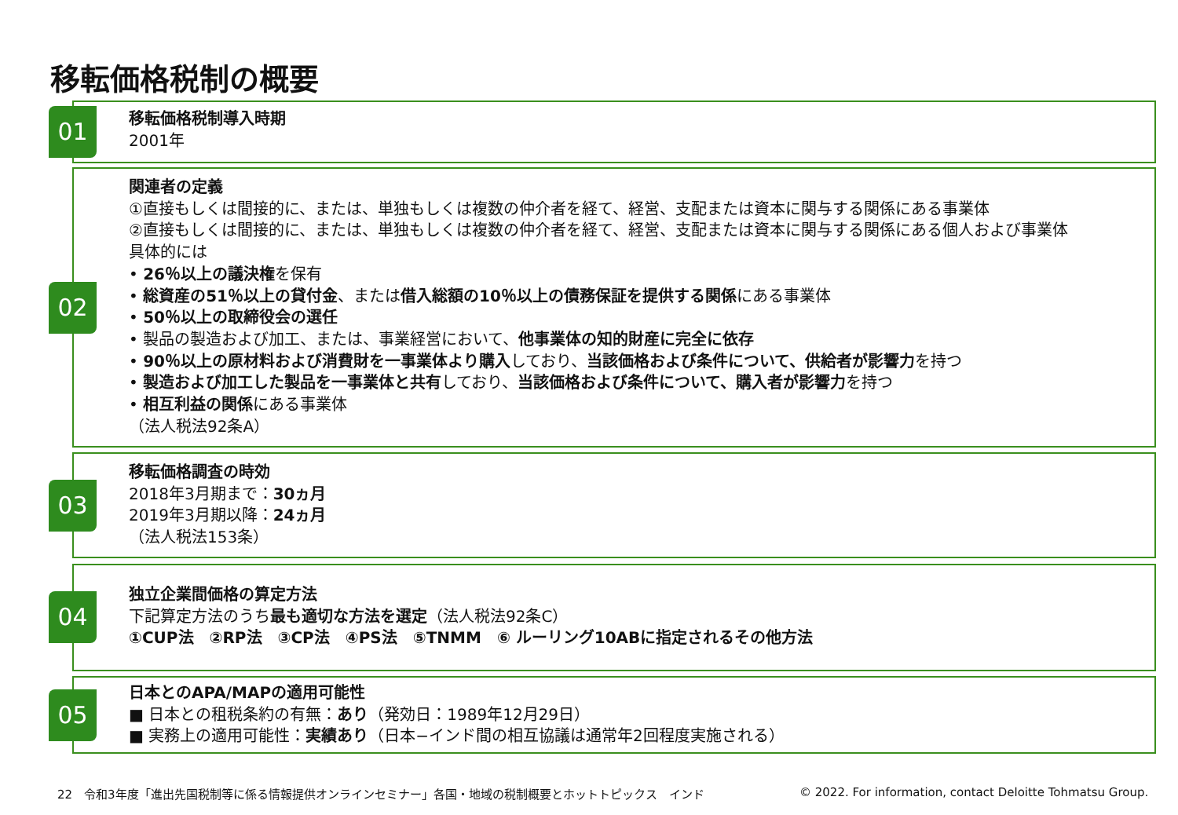移転価格税制の概要
01
移転価格税制導入時期
2001年
02
関連者の定義
①直接もしくは間接的に、または、単独もしくは複数の仲介者を経て、経営、支配または資本に関与する関係にある事業体
②直接もしくは間接的に、または、単独もしくは複数の仲介者を経て、経営、支配または資本に関与する関係にある個人および事業体
具体的には
• 26％以上の議決権を保有
• 総資産の51％以上の貸付金、または借入総額の10％以上の債務保証を提供する関係にある事業体
• 50％以上の取締役会の選任
• 製品の製造および加工、または、事業経営において、他事業体の知的財産に完全に依存
• 90％以上の原材料および消費財を一事業体より購入しており、当該価格および条件について、供給者が影響力を持つ
• 製造および加工した製品を一事業体と共有しており、当該価格および条件について、購入者が影響力を持つ
• 相互利益の関係にある事業体
（法人税法92条A）
03
移転価格調査の時効
2018年3月期まで：30ヵ月
2019年3月期以降：24ヵ月
（法人税法153条）
04
独立企業間価格の算定方法
下記算定方法のうち最も適切な方法を選定（法人税法92条C）
①CUP法　②RP法　③CP法　④PS法　⑤TNMM　⑥ ルーリング10ABに指定されるその他方法
05
日本とのAPA/MAPの適用可能性
■ 日本との租税条約の有無：あり（発効日：1989年12月29日）
■ 実務上の適用可能性：実績あり（日本−インド間の相互協議は通常年2回程度実施される）
22　令和3年度「進出先国税制等に係る情報提供オンラインセミナー」各国・地域の税制概要とホットトピックス　インド
© 2022. For information, contact Deloitte Tohmatsu Group.